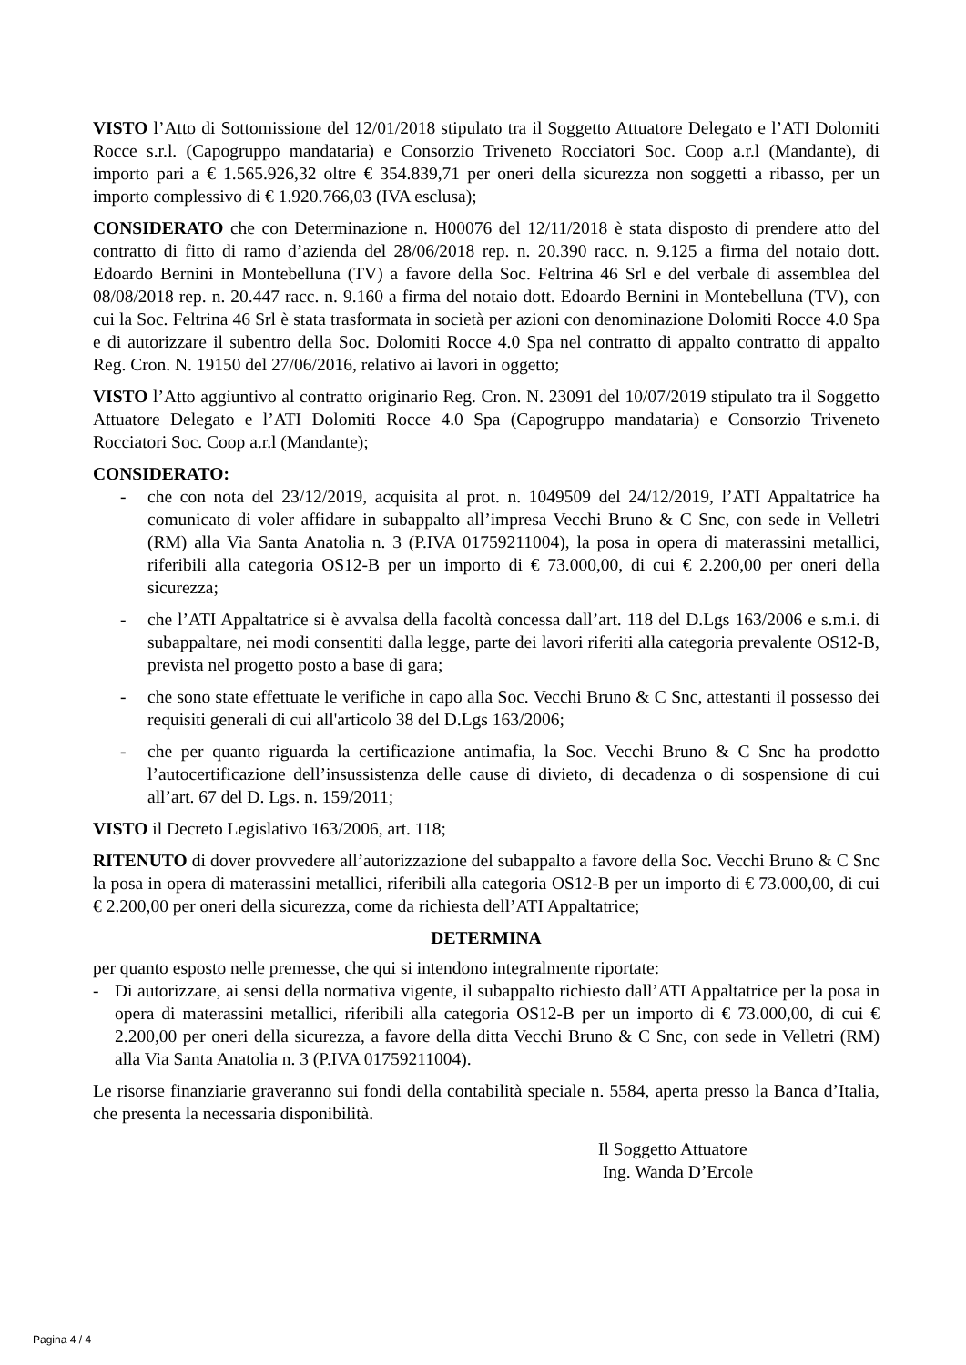VISTO l’Atto di Sottomissione del 12/01/2018 stipulato tra il Soggetto Attuatore Delegato e l’ATI Dolomiti Rocce s.r.l. (Capogruppo mandataria) e Consorzio Triveneto Rocciatori Soc. Coop a.r.l (Mandante), di importo pari a € 1.565.926,32 oltre € 354.839,71 per oneri della sicurezza non soggetti a ribasso, per un importo complessivo di € 1.920.766,03 (IVA esclusa);
CONSIDERATO che con Determinazione n. H00076 del 12/11/2018 è stata disposto di prendere atto del contratto di fitto di ramo d’azienda del 28/06/2018 rep. n. 20.390 racc. n. 9.125 a firma del notaio dott. Edoardo Bernini in Montebelluna (TV) a favore della Soc. Feltrina 46 Srl e del verbale di assemblea del 08/08/2018 rep. n. 20.447 racc. n. 9.160 a firma del notaio dott. Edoardo Bernini in Montebelluna (TV), con cui la Soc. Feltrina 46 Srl è stata trasformata in società per azioni con denominazione Dolomiti Rocce 4.0 Spa e di autorizzare il subentro della Soc. Dolomiti Rocce 4.0 Spa nel contratto di appalto contratto di appalto Reg. Cron. N. 19150 del 27/06/2016, relativo ai lavori in oggetto;
VISTO l’Atto aggiuntivo al contratto originario Reg. Cron. N. 23091 del 10/07/2019 stipulato tra il Soggetto Attuatore Delegato e l’ATI Dolomiti Rocce 4.0 Spa (Capogruppo mandataria) e Consorzio Triveneto Rocciatori Soc. Coop a.r.l (Mandante);
CONSIDERATO:
- che con nota del 23/12/2019, acquisita al prot. n. 1049509 del 24/12/2019, l’ATI Appaltatrice ha comunicato di voler affidare in subappalto all’impresa Vecchi Bruno & C Snc, con sede in Velletri (RM) alla Via Santa Anatolia n. 3 (P.IVA 01759211004), la posa in opera di materassini metallici, riferibili alla categoria OS12-B per un importo di € 73.000,00, di cui € 2.200,00 per oneri della sicurezza;
- che l’ATI Appaltatrice si è avvalsa della facoltà concessa dall’art. 118 del D.Lgs 163/2006 e s.m.i. di subappaltare, nei modi consentiti dalla legge, parte dei lavori riferiti alla categoria prevalente OS12-B, prevista nel progetto posto a base di gara;
- che sono state effettuate le verifiche in capo alla Soc. Vecchi Bruno & C Snc, attestanti il possesso dei requisiti generali di cui all'articolo 38 del D.Lgs 163/2006;
- che per quanto riguarda la certificazione antimafia, la Soc. Vecchi Bruno & C Snc ha prodotto l’autocertificazione dell’insussistenza delle cause di divieto, di decadenza o di sospensione di cui all’art. 67 del D. Lgs. n. 159/2011;
VISTO il Decreto Legislativo 163/2006, art. 118;
RITENUTO di dover provvedere all’autorizzazione del subappalto a favore della Soc. Vecchi Bruno & C Snc la posa in opera di materassini metallici, riferibili alla categoria OS12-B per un importo di € 73.000,00, di cui € 2.200,00 per oneri della sicurezza, come da richiesta dell’ATI Appaltatrice;
DETERMINA
per quanto esposto nelle premesse, che qui si intendono integralmente riportate:
- Di autorizzare, ai sensi della normativa vigente, il subappalto richiesto dall’ATI Appaltatrice per la posa in opera di materassini metallici, riferibili alla categoria OS12-B per un importo di € 73.000,00, di cui € 2.200,00 per oneri della sicurezza, a favore della ditta Vecchi Bruno & C Snc, con sede in Velletri (RM) alla Via Santa Anatolia n. 3 (P.IVA 01759211004).
Le risorse finanziarie graveranno sui fondi della contabilità speciale n. 5584, aperta presso la Banca d’Italia, che presenta la necessaria disponibilità.
Il Soggetto Attuatore
Ing. Wanda D’Ercole
Pagina 4 / 4